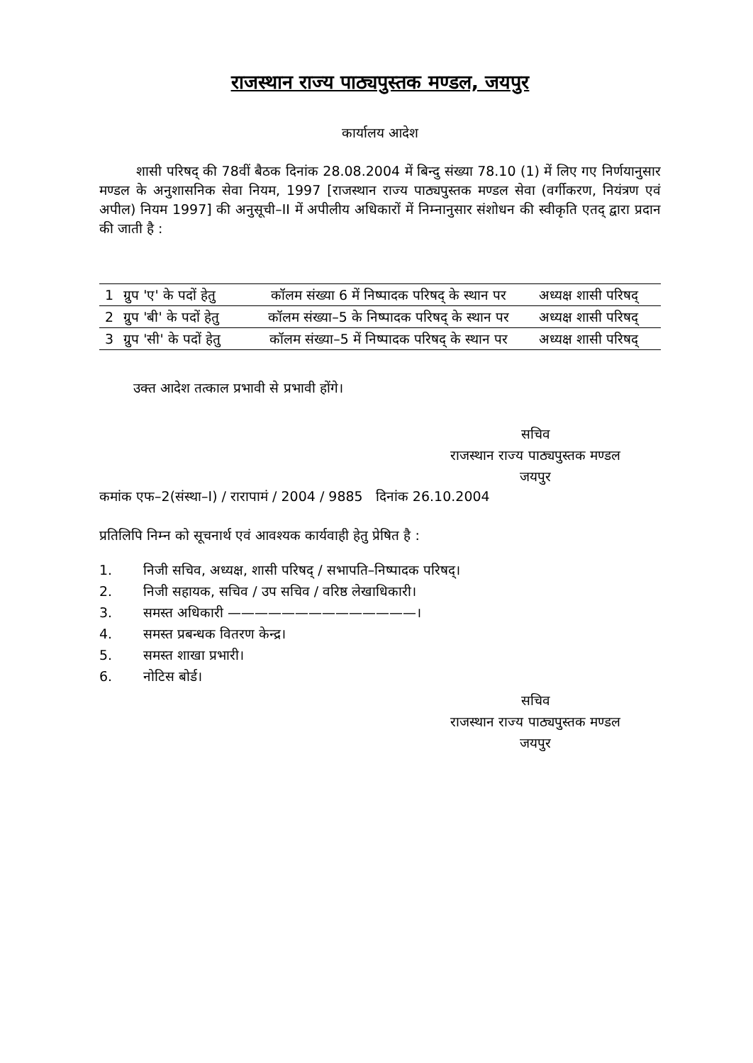राजस्थान राज्य पाठ्यपुस्तक मण्डल, जयपुर
कार्यालय आदेश
शासी परिषद् की 78वीं बैठक दिनांक 28.08.2004 में बिन्दु संख्या 78.10 (1) में लिए गए निर्णयानुसार मण्डल के अनुशासनिक सेवा नियम, 1997 [राजस्थान राज्य पाठ्यपुस्तक मण्डल सेवा (वर्गीकरण, नियंत्रण एवं अपील) नियम 1997] की अनुसूची–II में अपीलीय अधिकारों में निम्नानुसार संशोधन की स्वीकृति एतद् द्वारा प्रदान की जाती है :
| 1 | ग्रुप 'ए' के पदों हेतु | कॉलम संख्या 6 में निष्पादक परिषद् के स्थान पर | अध्यक्ष शासी परिषद् |
| 2 | ग्रुप 'बी' के पदों हेतु | कॉलम संख्या–5 के निष्पादक परिषद् के स्थान पर | अध्यक्ष शासी परिषद् |
| 3 | ग्रुप 'सी' के पदों हेतु | कॉलम संख्या–5 में निष्पादक परिषद् के स्थान पर | अध्यक्ष शासी परिषद् |
उक्त आदेश तत्काल प्रभावी से प्रभावी होंगे।
सचिव
राजस्थान राज्य पाठ्यपुस्तक मण्डल
जयपुर
कमांक एफ–2(संस्था–I) / रारापामं / 2004 / 9885 दिनांक 26.10.2004
प्रतिलिपि निम्न को सूचनार्थ एवं आवश्यक कार्यवाही हेतु प्रेषित है :
1. निजी सचिव, अध्यक्ष, शासी परिषद् / सभापति–निष्पादक परिषद्।
2. निजी सहायक, सचिव / उप सचिव / वरिष्ठ लेखाधिकारी।
3. समस्त अधिकारी ——————————————।
4. समस्त प्रबन्धक वितरण केन्द्र।
5. समस्त शाखा प्रभारी।
6. नोटिस बोर्ड।
सचिव
राजस्थान राज्य पाठ्यपुस्तक मण्डल
जयपुर